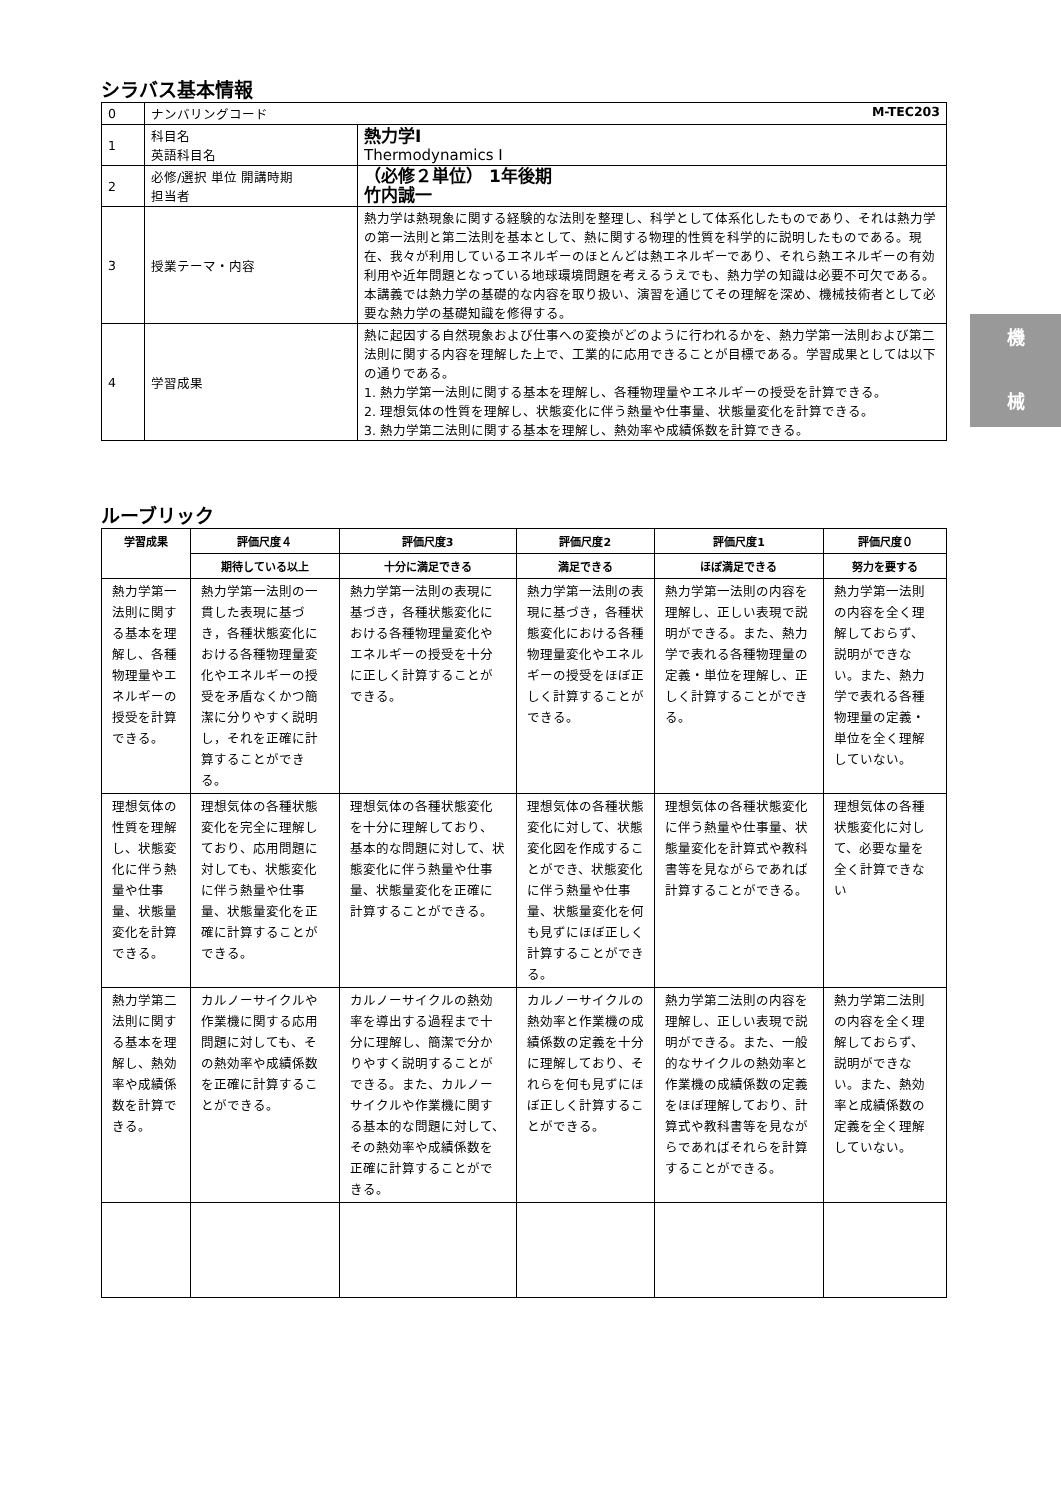機
械
シラバス基本情報
| 0 | ナンバリングコード M-TEC203 | |
| 1 | 科目名 英語科目名 | 熱力学Ⅰ Thermodynamics Ⅰ |
| 2 | 必修/選択 単位 開講時期 担当者 | （必修２単位） 1年後期 竹内誠一 |
| 3 | 授業テーマ・内容 | 熱力学は熱現象に関する経験的な法則を整理し、科学として体系化したものであり、それは熱力学の第一法則と第二法則を基本として、熱に関する物理的性質を科学的に説明したものである。現在、我々が利用しているエネルギーのほとんどは熱エネルギーであり、それら熱エネルギーの有効利用や近年問題となっている地球環境問題を考えるうえでも、熱力学の知識は必要不可欠である。本講義では熱力学の基礎的な内容を取り扱い、演習を通じてその理解を深め、機械技術者として必要な熱力学の基礎知識を修得する。 |
| 4 | 学習成果 | 熱に起因する自然現象および仕事への変換がどのように行われるかを、熱力学第一法則および第二法則に関する内容を理解した上で、工業的に応用できることが目標である。学習成果としては以下の通りである。 1. 熱力学第一法則に関する基本を理解し、各種物理量やエネルギーの授受を計算できる。 2. 理想気体の性質を理解し、状態変化に伴う熱量や仕事量、状態量変化を計算できる。 3. 熱力学第二法則に関する基本を理解し、熱効率や成績係数を計算できる。 |
ルーブリック
| 学習成果 | 評価尺度４ | 評価尺度3 | 評価尺度2 | 評価尺度1 | 評価尺度０ |
| --- | --- | --- | --- | --- | --- |
| | 期待している以上 | 十分に満足できる | 満足できる | ほぼ満足できる | 努力を要する |
| 熱力学第一法則に関する基本を理解し、各種物理量やエネルギーの授受を計算できる。 | 熱力学第一法則の一貫した表現に基づき，各種状態変化における各種物理量変化やエネルギーの授受を矛盾なくかつ簡潔に分りやすく説明し，それを正確に計算することができる。 | 熱力学第一法則の表現に基づき，各種状態変化における各種物理量変化やエネルギーの授受を十分に正しく計算することができる。 | 熱力学第一法則の表現に基づき，各種状態変化における各種物理量変化やエネルギーの授受をほぼ正しく計算することができる。 | 熱力学第一法則の内容を理解し、正しい表現で説明ができる。また、熱力学で表れる各種物理量の定義・単位を理解し、正しく計算することができる。 | 熱力学第一法則の内容を全く理解しておらず、説明ができない。また、熱力学で表れる各種物理量の定義・単位を全く理解していない。 |
| 理想気体の性質を理解し、状態変化に伴う熱量や仕事量、状態量変化を計算できる。 | 理想気体の各種状態変化を完全に理解しており、応用問題に対しても、状態変化に伴う熱量や仕事量、状態量変化を正確に計算することができる。 | 理想気体の各種状態変化を十分に理解しており、基本的な問題に対して、状態変化に伴う熱量や仕事量、状態量変化を正確に計算することができる。 | 理想気体の各種状態変化に対して、状態変化図を作成することができ、状態変化に伴う熱量や仕事量、状態量変化を何も見ずにほぼ正しく計算することができる。 | 理想気体の各種状態変化に伴う熱量や仕事量、状態量変化を計算式や教科書等を見ながらであれば計算することができる。 | 理想気体の各種状態変化に対して、必要な量を全く計算できない |
| 熱力学第二法則に関する基本を理解し、熱効率や成績係数を計算できる。 | カルノーサイクルや作業機に関する応用問題に対しても、その熱効率や成績係数を正確に計算することができる。 | カルノーサイクルの熱効率を導出する過程まで十分に理解し、簡潔で分かりやすく説明することができる。また、カルノーサイクルや作業機に関する基本的な問題に対して、その熱効率や成績係数を正確に計算することができる。 | カルノーサイクルの熱効率と作業機の成績係数の定義を十分に理解しており、それらを何も見ずにほぼ正しく計算することができる。 | 熱力学第二法則の内容を理解し、正しい表現で説明ができる。また、一般的なサイクルの熱効率と作業機の成績係数の定義をほぼ理解しており、計算式や教科書等を見ながらであればそれらを計算することができる。 | 熱力学第二法則の内容を全く理解しておらず、説明ができない。また、熱効率と成績係数の定義を全く理解していない。 |